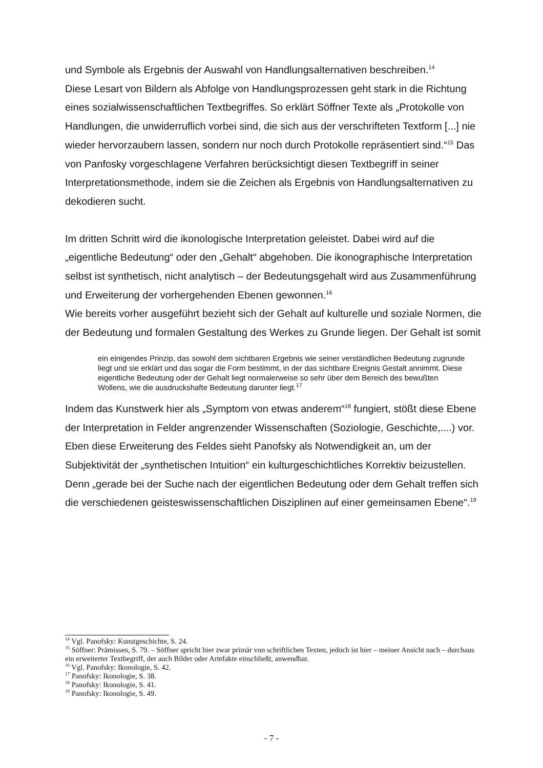und Symbole als Ergebnis der Auswahl von Handlungsalternativen beschreiben.<sup>14</sup>
Diese Lesart von Bildern als Abfolge von Handlungsprozessen geht stark in die Richtung eines sozialwissenschaftlichen Textbegriffes. So erklärt Söffner Texte als „Protokolle von Handlungen, die unwiderruflich vorbei sind, die sich aus der verschrifteten Textform [...] nie wieder hervorzaubern lassen, sondern nur noch durch Protokolle repräsentiert sind.“<sup>15</sup> Das von Panfosky vorgeschlagene Verfahren berücksichtigt diesen Textbegriff in seiner Interpretationsmethode, indem sie die Zeichen als Ergebnis von Handlungsalternativen zu dekodieren sucht.
Im dritten Schritt wird die ikonologische Interpretation geleistet. Dabei wird auf die „eigentliche Bedeutung“ oder den „Gehalt“ abgehoben. Die ikonographische Interpretation selbst ist synthetisch, nicht analytisch – der Bedeutungsgehalt wird aus Zusammenführung und Erweiterung der vorhergehenden Ebenen gewonnen.<sup>16</sup>
Wie bereits vorher ausgeführt bezieht sich der Gehalt auf kulturelle und soziale Normen, die der Bedeutung und formalen Gestaltung des Werkes zu Grunde liegen. Der Gehalt ist somit
ein einigendes Prinzip, das sowohl dem sichtbaren Ergebnis wie seiner verständlichen Bedeutung zugrunde liegt und sie erklärt und das sogar die Form bestimmt, in der das sichtbare Ereignis Gestalt annimmt. Diese eigentliche Bedeutung oder der Gehalt liegt normalerweise so sehr über dem Bereich des bewußten Wollens, wie die ausdruckshafte Bedeutung darunter liegt.<sup>17</sup>
Indem das Kunstwerk hier als „Symptom von etwas anderem“<sup>18</sup> fungiert, stößt diese Ebene der Interpretation in Felder angrenzender Wissenschaften (Soziologie, Geschichte,....) vor.
Eben diese Erweiterung des Feldes sieht Panofsky als Notwendigkeit an, um der Subjektivität der „synthetischen Intuition“ ein kulturgeschichtliches Korrektiv beizustellen. Denn „gerade bei der Suche nach der eigentlichen Bedeutung oder dem Gehalt treffen sich die verschiedenen geisteswissenschaftlichen Disziplinen auf einer gemeinsamen Ebene“.<sup>19</sup>
<sup>14</sup> Vgl. Panofsky: Kunstgeschichte, S. 24.
<sup>15</sup> Söffner: Prämissen, S. 79. – Söffner spricht hier zwar primär von schriftlichen Texten, jedoch ist hier – meiner Ansicht nach – durchaus ein erweiterter Textbegriff, der auch Bilder oder Artefakte einschließt, anwendbar.
<sup>16</sup> Vgl. Panofsky: Ikonologie, S. 42.
<sup>17</sup> Panofsky: Ikonologie, S. 38.
<sup>18</sup> Panofsky: Ikonologie, S. 41.
<sup>19</sup> Panofsky: Ikonologie, S. 49.
- 7 -